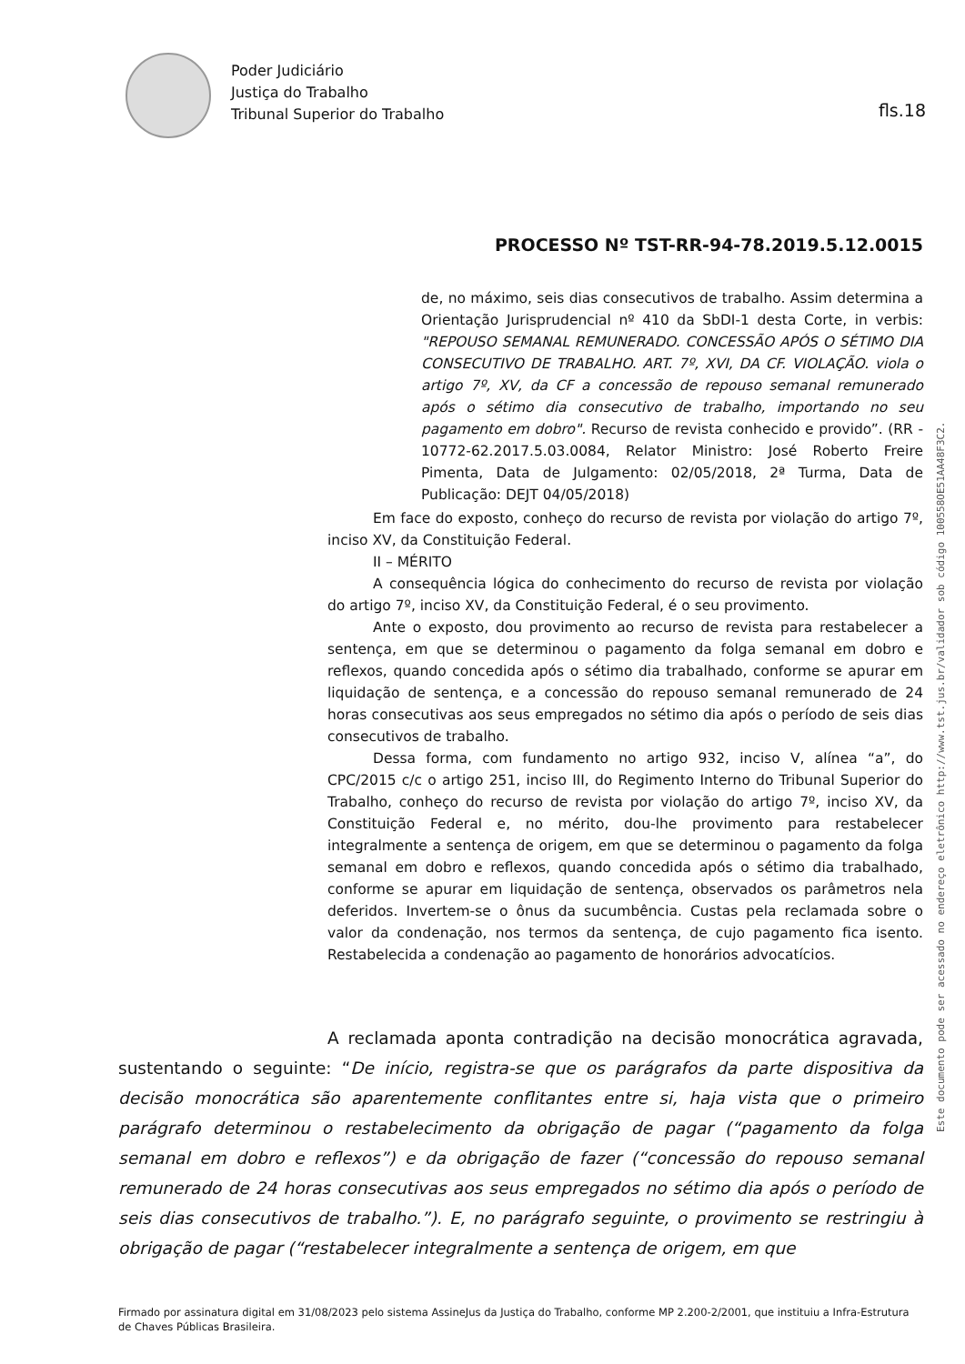Poder Judiciário
Justiça do Trabalho
Tribunal Superior do Trabalho
fls.18
PROCESSO Nº TST-RR-94-78.2019.5.12.0015
de, no máximo, seis dias consecutivos de trabalho. Assim determina a Orientação Jurisprudencial nº 410 da SbDI-1 desta Corte, in verbis: "REPOUSO SEMANAL REMUNERADO. CONCESSÃO APÓS O SÉTIMO DIA CONSECUTIVO DE TRABALHO. ART. 7º, XVI, DA CF. VIOLAÇÃO. viola o artigo 7º, XV, da CF a concessão de repouso semanal remunerado após o sétimo dia consecutivo de trabalho, importando no seu pagamento em dobro". Recurso de revista conhecido e provido”. (RR - 10772-62.2017.5.03.0084, Relator Ministro: José Roberto Freire Pimenta, Data de Julgamento: 02/05/2018, 2ª Turma, Data de Publicação: DEJT 04/05/2018)
Em face do exposto, conheço do recurso de revista por violação do artigo 7º, inciso XV, da Constituição Federal.
II – MÉRITO
A consequência lógica do conhecimento do recurso de revista por violação do artigo 7º, inciso XV, da Constituição Federal, é o seu provimento.
Ante o exposto, dou provimento ao recurso de revista para restabelecer a sentença, em que se determinou o pagamento da folga semanal em dobro e reflexos, quando concedida após o sétimo dia trabalhado, conforme se apurar em liquidação de sentença, e a concessão do repouso semanal remunerado de 24 horas consecutivas aos seus empregados no sétimo dia após o período de seis dias consecutivos de trabalho.
Dessa forma, com fundamento no artigo 932, inciso V, alínea “a”, do CPC/2015 c/c o artigo 251, inciso III, do Regimento Interno do Tribunal Superior do Trabalho, conheço do recurso de revista por violação do artigo 7º, inciso XV, da Constituição Federal e, no mérito, dou-lhe provimento para restabelecer integralmente a sentença de origem, em que se determinou o pagamento da folga semanal em dobro e reflexos, quando concedida após o sétimo dia trabalhado, conforme se apurar em liquidação de sentença, observados os parâmetros nela deferidos. Invertem-se o ônus da sucumbência. Custas pela reclamada sobre o valor da condenação, nos termos da sentença, de cujo pagamento fica isento. Restabelecida a condenação ao pagamento de honorários advocatícios.
A reclamada aponta contradição na decisão monocrática agravada, sustentando o seguinte: “De início, registra-se que os parágrafos da parte dispositiva da decisão monocrática são aparentemente conflitantes entre si, haja vista que o primeiro parágrafo determinou o restabelecimento da obrigação de pagar (“pagamento da folga semanal em dobro e reflexos”) e da obrigação de fazer (“concessão do repouso semanal remunerado de 24 horas consecutivas aos seus empregados no sétimo dia após o período de seis dias consecutivos de trabalho.”). E, no parágrafo seguinte, o provimento se restringiu à obrigação de pagar (“restabelecer integralmente a sentença de origem, em que
Firmado por assinatura digital em 31/08/2023 pelo sistema AssineJus da Justiça do Trabalho, conforme MP 2.200-2/2001, que instituiu a Infra-Estrutura de Chaves Públicas Brasileira.
Este documento pode ser acessado no endereço eletrônico http://www.tst.jus.br/validador sob código 100558OE51AA48F3C2.